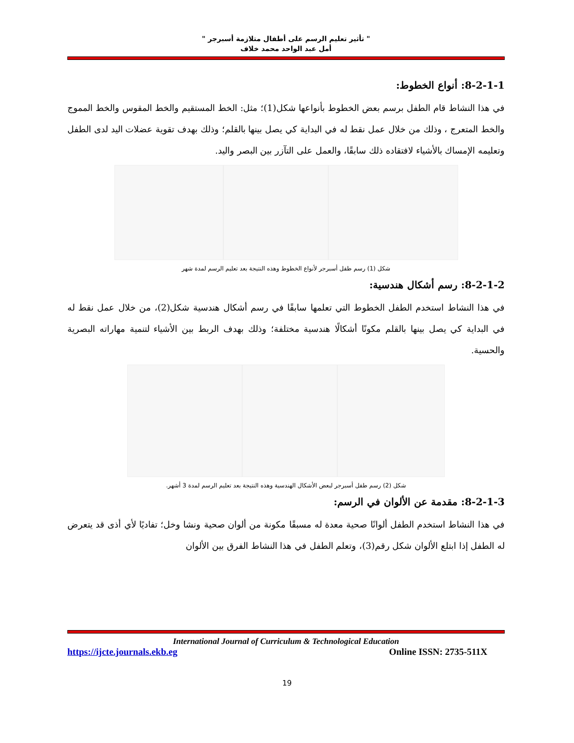" تأثير تعليم الرسم على أطفال متلازمة أسبرجر "
أمل عبد الواحد محمد خلاف
8-2-1-1: أنواع الخطوط:
في هذا النشاط قام الطفل برسم بعض الخطوط بأنواعها شكل(1)؛ مثل: الخط المستقيم والخط المقوس والخط المموج والخط المتعرج ، وذلك من خلال عمل نقط له في البداية كي يصل بينها بالقلم؛ وذلك بهدف تقوية عضلات اليد لدى الطفل وتعليمه الإمساك بالأشياء لافتقاده ذلك سابقًا، والعمل على التآزر بين البصر واليد.
شكل (1) رسم طفل أسبرجر لأنواع الخطوط وهذه النتيجة بعد تعليم الرسم لمدة شهر
8-2-1-2: رسم أشكال هندسية:
في هذا النشاط استخدم الطفل الخطوط التي تعلمها سابقًا في رسم أشكال هندسية شكل(2)، من خلال عمل نقط له في البداية كي يصل بينها بالقلم مكونًا أشكالًا هندسية مختلفة؛ وذلك بهدف الربط بين الأشياء لتنمية مهاراته البصرية والحسية.
شكل (2) رسم طفل أسبرجر لبعض الأشكال الهندسية وهذه النتيجة بعد تعليم الرسم لمدة 3 أشهر.
8-2-1-3: مقدمة عن الألوان في الرسم:
في هذا النشاط استخدم الطفل ألوانًا صحية معدة له مسبقًا مكونة من ألوان صحية ونشا وخل؛ تفاديًا لأي أذى قد يتعرض له الطفل إذا ابتلع الألوان شكل رقم(3)، وتعلم الطفل في هذا النشاط الفرق بين الألوان
International Journal of Curriculum & Technological Education
https://ijcte.journals.ekb.eg Online ISSN: 2735-511X
19